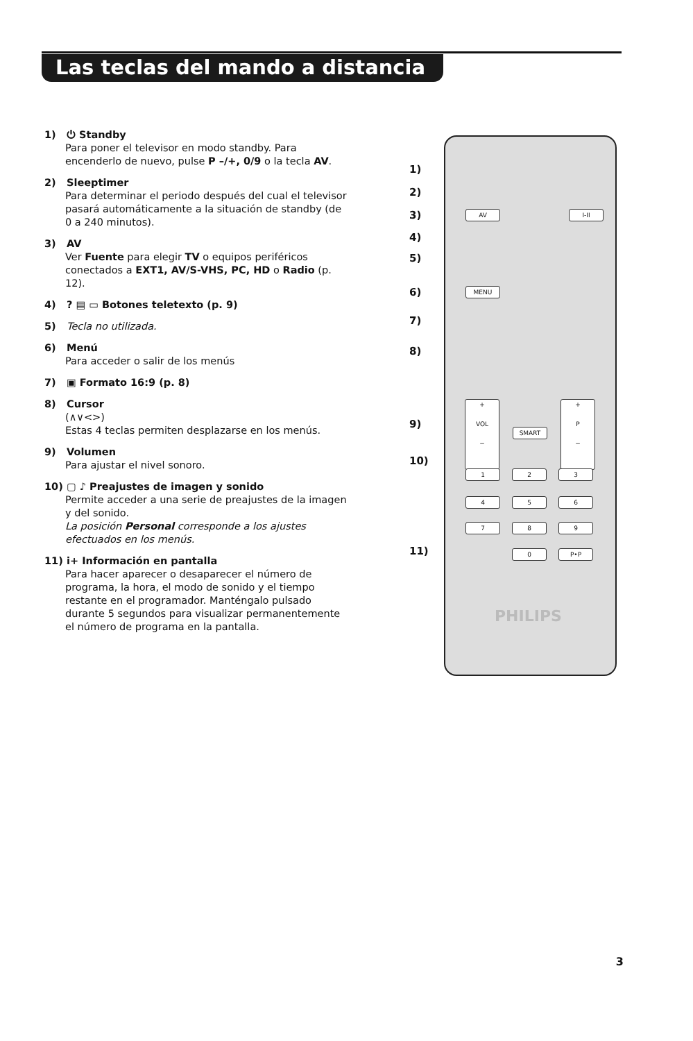Las teclas del mando a distancia
1) ⏻ Standby
Para poner el televisor en modo standby. Para encenderlo de nuevo, pulse P –/+, 0/9 o la tecla AV.
2) Sleeptimer
Para determinar el periodo después del cual el televisor pasará automáticamente a la situación de standby (de 0 a 240 minutos).
3) AV
Ver Fuente para elegir TV o equipos periféricos conectados a EXT1, AV/S-VHS, PC, HD o Radio (p. 12).
4)? ▤ ▭ Botones teletexto (p. 9)
5) Tecla no utilizada.
6) Menú
Para acceder o salir de los menús
7) ▣ Formato 16:9 (p. 8)
8) Cursor
(∧∨<>)
Estas 4 teclas permiten desplazarse en los menús.
9) Volumen
Para ajustar el nivel sonoro.
10) ▢ ♪ Preajustes de imagen y sonido
Permite acceder a una serie de preajustes de la imagen y del sonido.
La posición Personal corresponde a los ajustes efectuados en los menús.
11) i+ Información en pantalla
Para hacer aparecer o desaparecer el número de programa, la hora, el modo de sonido y el tiempo restante en el programador. Manténgalo pulsado durante 5 segundos para visualizar permanentemente el número de programa en la pantalla.
1)
2)
3)
4)
5)
6)
7)
8)
9)
10)
11)
MENU
AV I-II
+
VOL
−
+
P
−
SMART
1 2 3
4 5 6
7 8 9
0 P•P
PHILIPS
3